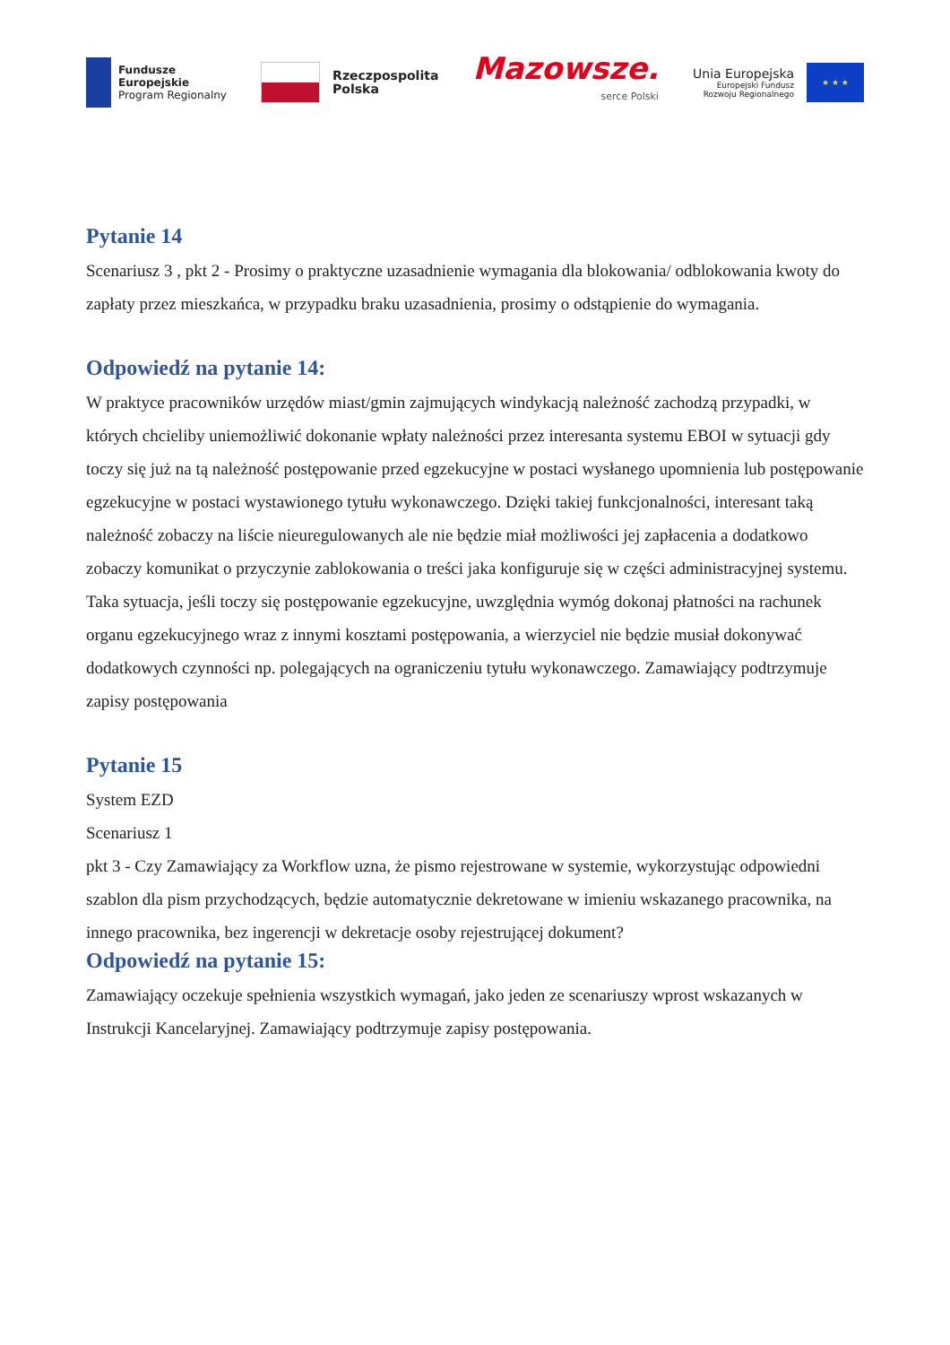Fundusze
Europejskie
Program Regionalny
Rzeczpospolita
Polska
Mazowsze.
serce Polski
Unia Europejska
Europejski Fundusz
Rozwoju Regionalnego
★ ★ ★
Pytanie 14
Scenariusz 3 , pkt 2 - Prosimy o praktyczne uzasadnienie wymagania dla blokowania/ odblokowania kwoty do zapłaty przez mieszkańca, w przypadku braku uzasadnienia, prosimy o odstąpienie do wymagania.
Odpowiedź na pytanie 14:
W praktyce pracowników urzędów miast/gmin zajmujących windykacją należność zachodzą przypadki, w których chcieliby uniemożliwić dokonanie wpłaty należności przez interesanta systemu EBOI w sytuacji gdy toczy się już na tą należność postępowanie przed egzekucyjne w postaci wysłanego upomnienia lub postępowanie egzekucyjne w postaci wystawionego tytułu wykonawczego. Dzięki takiej funkcjonalności, interesant taką należność zobaczy na liście nieuregulowanych ale nie będzie miał możliwości jej zapłacenia a dodatkowo zobaczy komunikat o przyczynie zablokowania o treści jaka konfiguruje się w części administracyjnej systemu. Taka sytuacja, jeśli toczy się postępowanie egzekucyjne, uwzględnia wymóg dokonaj płatności na rachunek organu egzekucyjnego wraz z innymi kosztami postępowania, a wierzyciel nie będzie musiał dokonywać dodatkowych czynności np. polegających na ograniczeniu tytułu wykonawczego. Zamawiający podtrzymuje zapisy postępowania
Pytanie 15
System EZD
Scenariusz 1
pkt 3 - Czy Zamawiający za Workflow uzna, że pismo rejestrowane w systemie, wykorzystując odpowiedni szablon dla pism przychodzących, będzie automatycznie dekretowane w imieniu wskazanego pracownika, na innego pracownika, bez ingerencji w dekretacje osoby rejestrującej dokument?
Odpowiedź na pytanie 15:
Zamawiający oczekuje spełnienia wszystkich wymagań, jako jeden ze scenariuszy wprost wskazanych w Instrukcji Kancelaryjnej. Zamawiający podtrzymuje zapisy postępowania.